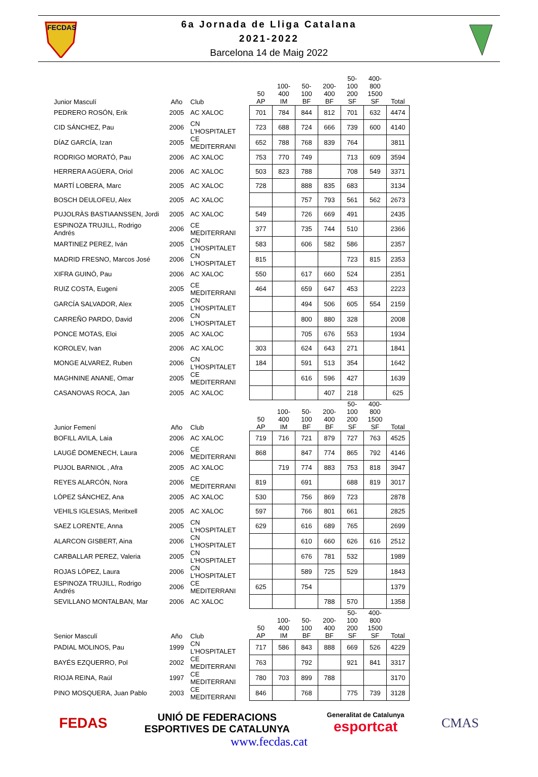FECDAS
6a Jornada de Lliga Catalana
2021-2022
Barcelona 14 de Maig 2022
| Junior Masculí | Año | Club | 50 AP | 100-400 IM | 50- 100 BF | 200-400 BF | 50- 100 200 SF | 400-800 1500 SF | Total |
| --- | --- | --- | --- | --- | --- | --- | --- | --- | --- |
| PEDRERO ROSÓN, Erik | 2005 | AC XALOC | 701 | 784 | 844 | 812 | 701 | 632 | 4474 |
| CID SÁNCHEZ, Pau | 2006 | CN L'HOSPITALET | 723 | 688 | 724 | 666 | 739 | 600 | 4140 |
| DÍAZ GARCÍA, Izan | 2005 | CE MEDITERRANI | 652 | 788 | 768 | 839 | 764 | | 3811 |
| RODRIGO MORATÓ, Pau | 2006 | AC XALOC | 753 | 770 | 749 | | 713 | 609 | 3594 |
| HERRERA AGÜERA, Oriol | 2006 | AC XALOC | 503 | 823 | 788 | | 708 | 549 | 3371 |
| MARTÍ LOBERA, Marc | 2005 | AC XALOC | 728 | | 888 | 835 | 683 | | 3134 |
| BOSCH DEULOFEU, Alex | 2005 | AC XALOC | | | 757 | 793 | 561 | 562 | 2673 |
| PUJOLRÀS BASTIAANSSEN, Jordi | 2005 | AC XALOC | 549 | | 726 | 669 | 491 | | 2435 |
| ESPINOZA TRUJILL, Rodrigo Andrés | 2006 | CE MEDITERRANI | 377 | | 735 | 744 | 510 | | 2366 |
| MARTINEZ PEREZ, Iván | 2005 | CN L'HOSPITALET | 583 | | 606 | 582 | 586 | | 2357 |
| MADRID FRESNO, Marcos José | 2006 | CN L'HOSPITALET | 815 | | | | 723 | 815 | 2353 |
| XIFRA GUINÓ, Pau | 2006 | AC XALOC | 550 | | 617 | 660 | 524 | | 2351 |
| RUIZ COSTA, Eugeni | 2005 | CE MEDITERRANI | 464 | | 659 | 647 | 453 | | 2223 |
| GARCÍA SALVADOR, Alex | 2005 | CN L'HOSPITALET | | | 494 | 506 | 605 | 554 | 2159 |
| CARREÑO PARDO, David | 2006 | CN L'HOSPITALET | | | 800 | 880 | 328 | | 2008 |
| PONCE MOTAS, Eloi | 2005 | AC XALOC | | | 705 | 676 | 553 | | 1934 |
| KOROLEV, Ivan | 2006 | AC XALOC | 303 | | 624 | 643 | 271 | | 1841 |
| MONGE ALVAREZ, Ruben | 2006 | CN L'HOSPITALET | 184 | | 591 | 513 | 354 | | 1642 |
| MAGHNINE ANANE, Omar | 2005 | CE MEDITERRANI | | | 616 | 596 | 427 | | 1639 |
| CASANOVAS ROCA, Jan | 2005 | AC XALOC | | | | 407 | 218 | | 625 |
| Junior Femení | Año | Club | 50 AP | 100-400 IM | 50- 100 BF | 200-400 BF | 50- 100 200 SF | 400-800 1500 SF | Total |
| BOFILL AVILA, Laia | 2006 | AC XALOC | 719 | 716 | 721 | 879 | 727 | 763 | 4525 |
| LAUGÉ DOMENECH, Laura | 2006 | CE MEDITERRANI | 868 | | 847 | 774 | 865 | 792 | 4146 |
| PUJOL BARNIOL , Afra | 2005 | AC XALOC | | 719 | 774 | 883 | 753 | 818 | 3947 |
| REYES ALARCÓN, Nora | 2006 | CE MEDITERRANI | 819 | | 691 | | 688 | 819 | 3017 |
| LÓPEZ SÁNCHEZ, Ana | 2005 | AC XALOC | 530 | | 756 | 869 | 723 | | 2878 |
| VEHILS IGLESIAS, Meritxell | 2005 | AC XALOC | 597 | | 766 | 801 | 661 | | 2825 |
| SAEZ LORENTE, Anna | 2005 | CN L'HOSPITALET | 629 | | 616 | 689 | 765 | | 2699 |
| ALARCON GISBERT, Aina | 2006 | CN L'HOSPITALET | | | 610 | 660 | 626 | 616 | 2512 |
| CARBALLAR PEREZ, Valeria | 2005 | CN L'HOSPITALET | | | 676 | 781 | 532 | | 1989 |
| ROJAS LÓPEZ, Laura | 2006 | CN L'HOSPITALET | | | 589 | 725 | 529 | | 1843 |
| ESPINOZA TRUJILL, Rodrigo Andrés | 2006 | CE MEDITERRANI | 625 | | 754 | | | | 1379 |
| SEVILLANO MONTALBAN, Mar | 2006 | AC XALOC | | | | 788 | 570 | | 1358 |
| Senior Masculí | Año | Club | 50 AP | 100-400 IM | 50- 100 BF | 200-400 BF | 50- 100 200 SF | 400-800 1500 SF | Total |
| PADIAL MOLINOS, Pau | 1999 | CN L'HOSPITALET | 717 | 586 | 843 | 888 | 669 | 526 | 4229 |
| BAYÉS EZQUERRO, Pol | 2002 | CE MEDITERRANI | 763 | | 792 | | 921 | 841 | 3317 |
| RIOJA REINA, Raúl | 1997 | CE MEDITERRANI | 780 | 703 | 899 | 788 | | | 3170 |
| PINO MOSQUERA, Juan Pablo | 2003 | CE MEDITERRANI | 846 | | 768 | | 775 | 739 | 3128 |
FEDAS
UNIÓ DE FEDERACIONS
ESPORTIVES DE CATALUNYA
Generalitat de Catalunya
esportcat
CMAS
www.fecdas.cat